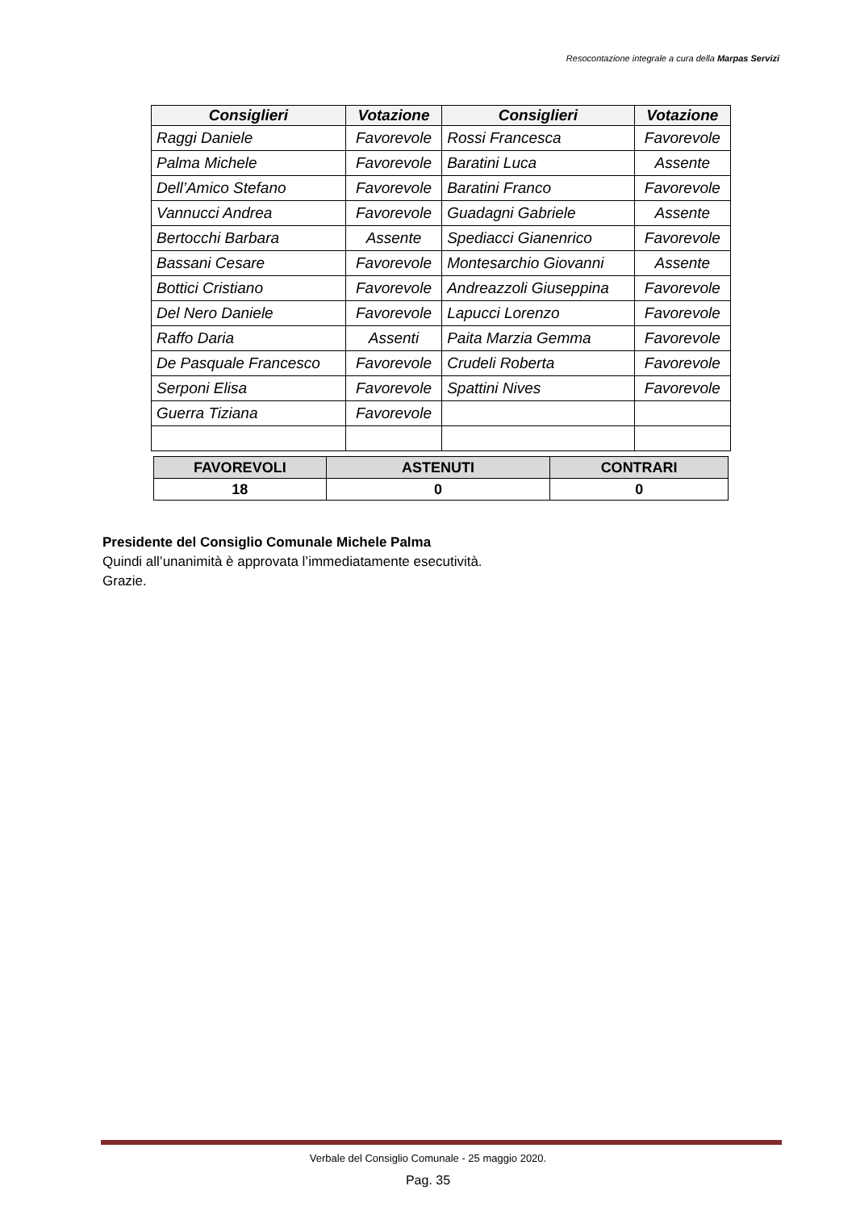Resocontazione integrale a cura della Marpas Servizi
| Consiglieri | Votazione | Consiglieri | Votazione |
| --- | --- | --- | --- |
| Raggi Daniele | Favorevole | Rossi Francesca | Favorevole |
| Palma Michele | Favorevole | Baratini Luca | Assente |
| Dell’Amico Stefano | Favorevole | Baratini Franco | Favorevole |
| Vannucci Andrea | Favorevole | Guadagni Gabriele | Assente |
| Bertocchi Barbara | Assente | Spediacci Gianenrico | Favorevole |
| Bassani Cesare | Favorevole | Montesarchio Giovanni | Assente |
| Bottici Cristiano | Favorevole | Andreazzoli Giuseppina | Favorevole |
| Del Nero Daniele | Favorevole | Lapucci Lorenzo | Favorevole |
| Raffo Daria | Assenti | Paita Marzia Gemma | Favorevole |
| De Pasquale Francesco | Favorevole | Crudeli Roberta | Favorevole |
| Serponi Elisa | Favorevole | Spattini Nives | Favorevole |
| Guerra Tiziana | Favorevole | | |
| FAVOREVOLI | ASTENUTI | CONTRARI |
| --- | --- | --- |
| 18 | 0 | 0 |
Presidente del Consiglio Comunale Michele Palma
Quindi all’unanimità è approvata l’immediatamente esecutività.
Grazie.
Verbale del Consiglio Comunale - 25 maggio 2020.
Pag. 35